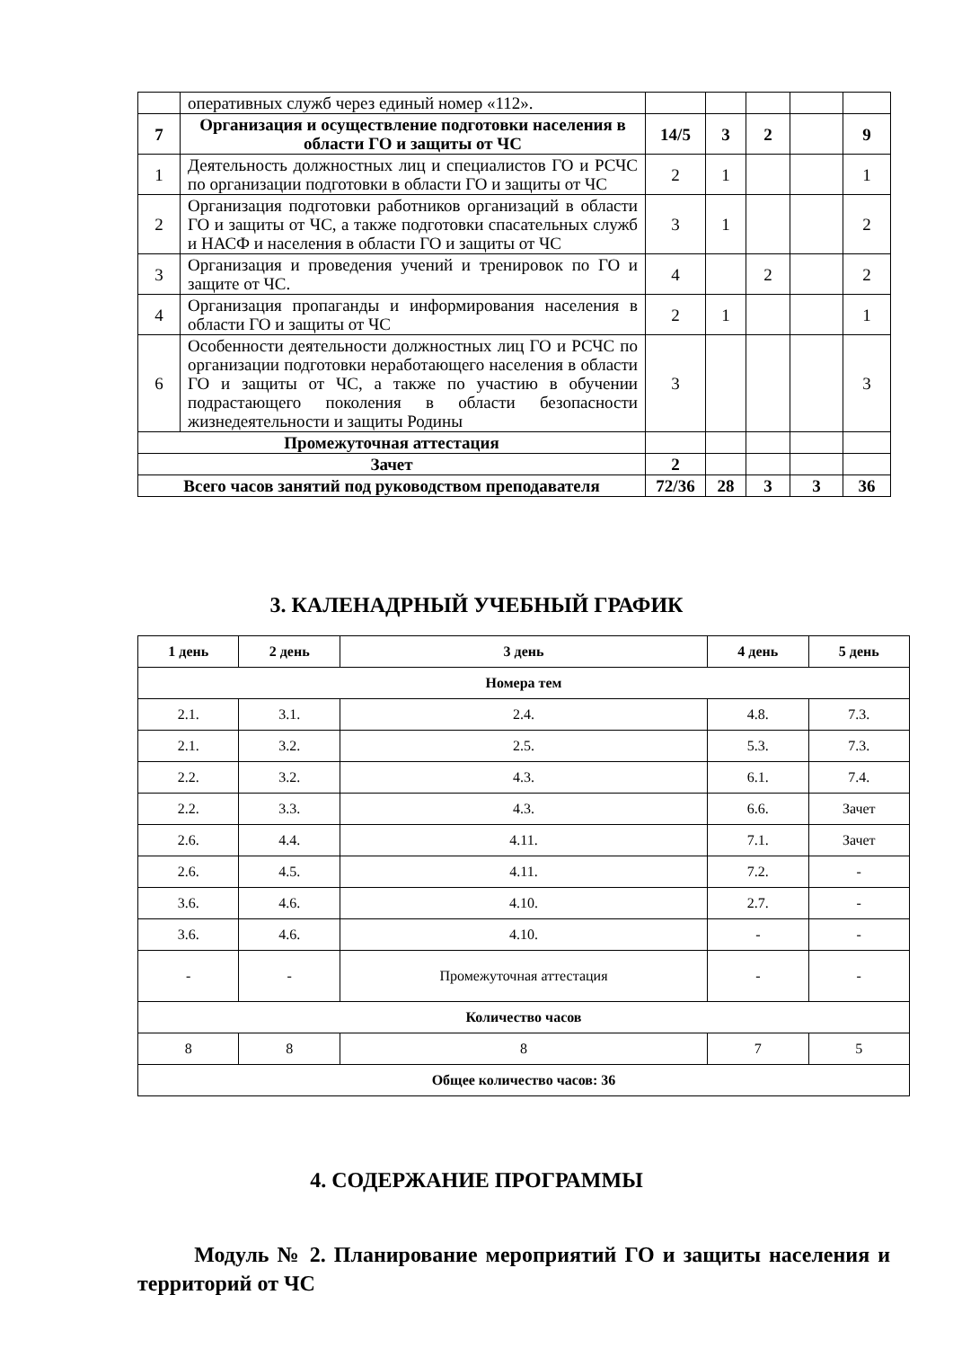| | оперативных служб через единый номер «112». | | | | | |
| 7 | Организация и осуществление подготовки населения в области ГО и защиты от ЧС | 14/5 | 3 | 2 | | 9 |
| 1 | Деятельность должностных лиц и специалистов ГО и РСЧС по организации подготовки в области ГО и защиты от ЧС | 2 | 1 | | | 1 |
| 2 | Организация подготовки работников организаций в области ГО и защиты от ЧС, а также подготовки спасательных служб и НАСФ и населения в области ГО и защиты от ЧС | 3 | 1 | | | 2 |
| 3 | Организация и проведения учений и тренировок по ГО и защите от ЧС. | 4 | | 2 | | 2 |
| 4 | Организация пропаганды и информирования населения в области ГО и защиты от ЧС | 2 | 1 | | | 1 |
| 6 | Особенности деятельности должностных лиц ГО и РСЧС по организации подготовки неработающего населения в области ГО и защиты от ЧС, а также по участию в обучении подрастающего поколения в области безопасности жизнедеятельности и защиты Родины | 3 | | | | 3 |
| Промежуточная аттестация | | | | | | |
| Зачет | | 2 | | | | |
| Всего часов занятий под руководством преподавателя | | 72/36 | 28 | 3 | 3 | 36 |
3. КАЛЕНАДРНЫЙ УЧЕБНЫЙ ГРАФИК
| 1 день | 2 день | 3 день | 4 день | 5 день |
| --- | --- | --- | --- | --- |
| Номера тем | | | | |
| 2.1. | 3.1. | 2.4. | 4.8. | 7.3. |
| 2.1. | 3.2. | 2.5. | 5.3. | 7.3. |
| 2.2. | 3.2. | 4.3. | 6.1. | 7.4. |
| 2.2. | 3.3. | 4.3. | 6.6. | Зачет |
| 2.6. | 4.4. | 4.11. | 7.1. | Зачет |
| 2.6. | 4.5. | 4.11. | 7.2. | - |
| 3.6. | 4.6. | 4.10. | 2.7. | - |
| 3.6. | 4.6. | 4.10. | - | - |
| - | - | Промежуточная аттестация | - | - |
| Количество часов | | | | |
| 8 | 8 | 8 | 7 | 5 |
| Общее количество часов: 36 | | | | |
4. СОДЕРЖАНИЕ ПРОГРАММЫ
Модуль № 2. Планирование мероприятий ГО и защиты населения и территорий от ЧС